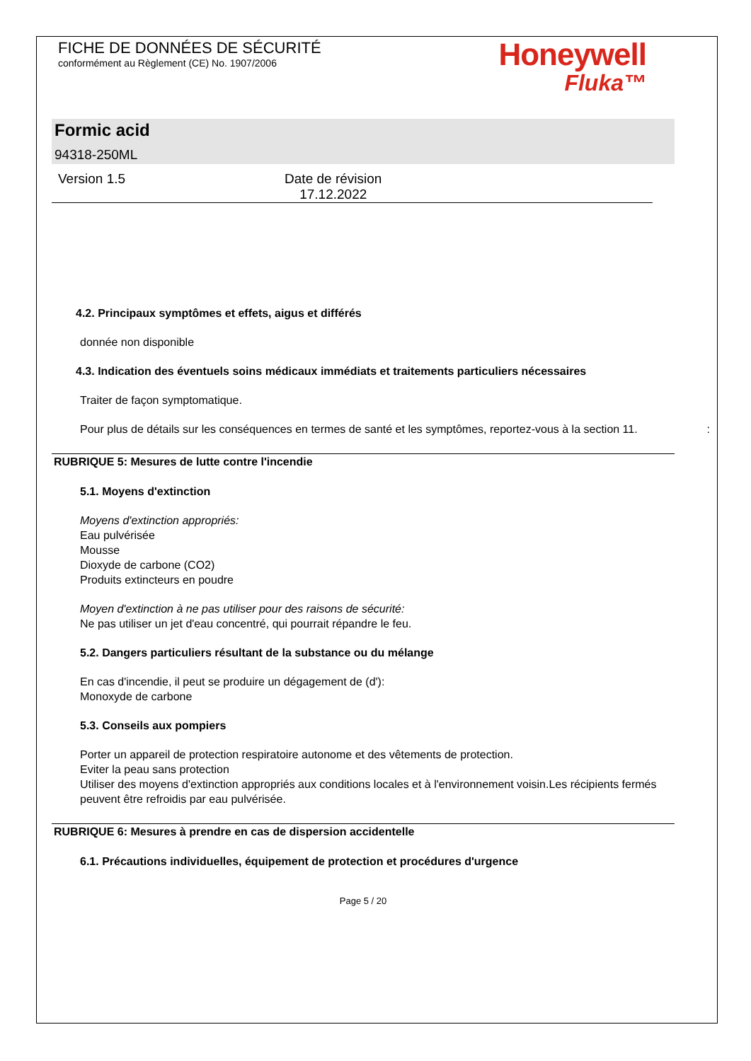FICHE DE DONNÉES DE SÉCURITÉ
conformément au Règlement (CE) No. 1907/2006
Honeywell
Fluka™
Formic acid
94318-250ML
Version 1.5 Date de révision
17.12.2022
4.2. Principaux symptômes et effets, aigus et différés
donnée non disponible
4.3. Indication des éventuels soins médicaux immédiats et traitements particuliers nécessaires
Traiter de façon symptomatique.
Pour plus de détails sur les conséquences en termes de santé et les symptômes, reportez-vous à la section 11. :
RUBRIQUE 5: Mesures de lutte contre l'incendie
5.1. Moyens d'extinction
Moyens d'extinction appropriés:
Eau pulvérisée
Mousse
Dioxyde de carbone (CO2)
Produits extincteurs en poudre
Moyen d'extinction à ne pas utiliser pour des raisons de sécurité:
Ne pas utiliser un jet d'eau concentré, qui pourrait répandre le feu.
5.2. Dangers particuliers résultant de la substance ou du mélange
En cas d'incendie, il peut se produire un dégagement de (d'):
Monoxyde de carbone
5.3. Conseils aux pompiers
Porter un appareil de protection respiratoire autonome et des vêtements de protection.
Eviter la peau sans protection
Utiliser des moyens d'extinction appropriés aux conditions locales et à l'environnement voisin.Les récipients fermés peuvent être refroidis par eau pulvérisée.
RUBRIQUE 6: Mesures à prendre en cas de dispersion accidentelle
6.1. Précautions individuelles, équipement de protection et procédures d'urgence
Page 5 / 20